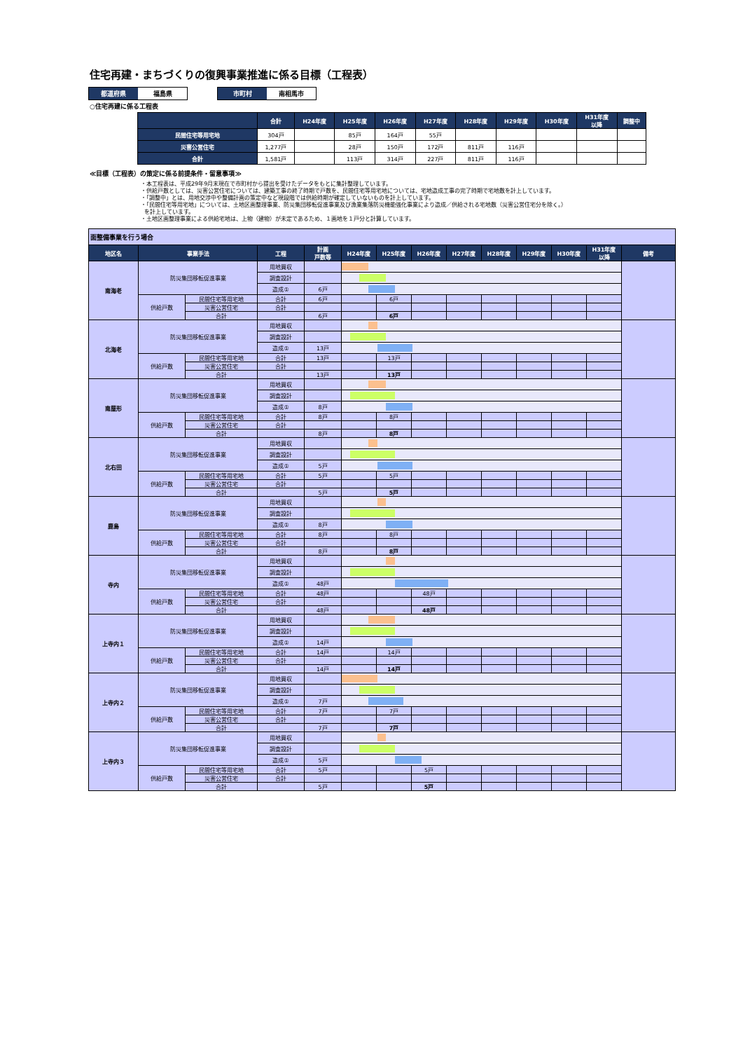住宅再建・まちづくりの復興事業推進に係る目標（工程表）
都道府県 福島県 市町村 南相馬市
○住宅再建に係る工程表
| | 合計 | H24年度 | H25年度 | H26年度 | H27年度 | H28年度 | H29年度 | H30年度 | H31年度 以降 | 調整中 |
| --- | --- | --- | --- | --- | --- | --- | --- | --- | --- | --- |
| 民間住宅等用宅地 | 304戸 | | 85戸 | 164戸 | 55戸 | | | | | |
| 災害公営住宅 | 1,277戸 | | 28戸 | 150戸 | 172戸 | 811戸 | 116戸 | | | |
| 合計 | 1,581戸 | | 113戸 | 314戸 | 227戸 | 811戸 | 116戸 | | | |
≪目標（工程表）の策定に係る前提条件・留意事項≫
・本工程表は、平成29年9月末現在で市町村から提出を受けたデータをもとに集計整理しています。
・供給戸数としては、災害公営住宅については、建築工事の終了時期で戸数を、民間住宅等用宅地については、宅地造成工事の完了時期で宅地数を計上しています。
・「調整中」とは、用地交渉中や整備計画の策定中など現段階では供給時期が確定していないものを計上しています。
・「民間住宅等用宅地」については、土地区画整理事業、防災集団移転促進事業及び漁業集落防災機能強化事業により造成／供給される宅地数（災害公営住宅分を除く。）
を計上しています。
・土地区画整理事業による供給宅地は、上物（建物）が未定であるため、１画地を１戸分と計算しています。
| 面整備事業を行う場合 | | | | | | | | | | | | | |
| 地区名 | 事業手法 | | 工程 | 計画 戸数等 | H24年度 | H25年度 | H26年度 | H27年度 | H28年度 | H29年度 | H30年度 | H31年度 以降 | 備考 |
| 南海老 | 防災集団移転促進事業 | | 用地買収 | | | | | | | | | | |
| | | | 調査設計 | | | | | | | | | | |
| | | | 造成① | 6戸 | | | | | | | | | |
| | 供給戸数 | 民間住宅等用宅地 | 合計 | 6戸 | | 6戸 | | | | | | | |
| | | 災害公営住宅 | 合計 | | | | | | | | | | |
| | | 合計 | | 6戸 | | 6戸 | | | | | | | |
| 北海老 | 防災集団移転促進事業 | | 用地買収 | | | | | | | | | | |
| | | | 調査設計 | | | | | | | | | | |
| | | | 造成① | 13戸 | | | | | | | | | |
| | 供給戸数 | 民間住宅等用宅地 | 合計 | 13戸 | | 13戸 | | | | | | | |
| | | 災害公営住宅 | 合計 | | | | | | | | | | |
| | | 合計 | | 13戸 | | 13戸 | | | | | | | |
| 南屋形 | 防災集団移転促進事業 | | 用地買収 | | | | | | | | | | |
| | | | 調査設計 | | | | | | | | | | |
| | | | 造成① | 8戸 | | | | | | | | | |
| | 供給戸数 | 民間住宅等用宅地 | 合計 | 8戸 | | 8戸 | | | | | | | |
| | | 災害公営住宅 | 合計 | | | | | | | | | | |
| | | 合計 | | 8戸 | | 8戸 | | | | | | | |
| 北右田 | 防災集団移転促進事業 | | 用地買収 | | | | | | | | | | |
| | | | 調査設計 | | | | | | | | | | |
| | | | 造成① | 5戸 | | | | | | | | | |
| | 供給戸数 | 民間住宅等用宅地 | 合計 | 5戸 | | 5戸 | | | | | | | |
| | | 災害公営住宅 | 合計 | | | | | | | | | | |
| | | 合計 | | 5戸 | | 5戸 | | | | | | | |
| 鹿島 | 防災集団移転促進事業 | | 用地買収 | | | | | | | | | | |
| | | | 調査設計 | | | | | | | | | | |
| | | | 造成① | 8戸 | | | | | | | | | |
| | 供給戸数 | 民間住宅等用宅地 | 合計 | 8戸 | | 8戸 | | | | | | | |
| | | 災害公営住宅 | 合計 | | | | | | | | | | |
| | | 合計 | | 8戸 | | 8戸 | | | | | | | |
| 寺内 | 防災集団移転促進事業 | | 用地買収 | | | | | | | | | | |
| | | | 調査設計 | | | | | | | | | | |
| | | | 造成① | 48戸 | | | | | | | | | |
| | 供給戸数 | 民間住宅等用宅地 | 合計 | 48戸 | | | 48戸 | | | | | | |
| | | 災害公営住宅 | 合計 | | | | | | | | | | |
| | | 合計 | | 48戸 | | | 48戸 | | | | | | |
| 上寺内１ | 防災集団移転促進事業 | | 用地買収 | | | | | | | | | | |
| | | | 調査設計 | | | | | | | | | | |
| | | | 造成① | 14戸 | | | | | | | | | |
| | 供給戸数 | 民間住宅等用宅地 | 合計 | 14戸 | | 14戸 | | | | | | | |
| | | 災害公営住宅 | 合計 | | | | | | | | | | |
| | | 合計 | | 14戸 | | 14戸 | | | | | | | |
| 上寺内２ | 防災集団移転促進事業 | | 用地買収 | | | | | | | | | | |
| | | | 調査設計 | | | | | | | | | | |
| | | | 造成① | 7戸 | | | | | | | | | |
| | 供給戸数 | 民間住宅等用宅地 | 合計 | 7戸 | | 7戸 | | | | | | | |
| | | 災害公営住宅 | 合計 | | | | | | | | | | |
| | | 合計 | | 7戸 | | 7戸 | | | | | | | |
| 上寺内３ | 防災集団移転促進事業 | | 用地買収 | | | | | | | | | | |
| | | | 調査設計 | | | | | | | | | | |
| | | | 造成① | 5戸 | | | | | | | | | |
| | 供給戸数 | 民間住宅等用宅地 | 合計 | 5戸 | | | 5戸 | | | | | | |
| | | 災害公営住宅 | 合計 | | | | | | | | | | |
| | | 合計 | | 5戸 | | | 5戸 | | | | | | |